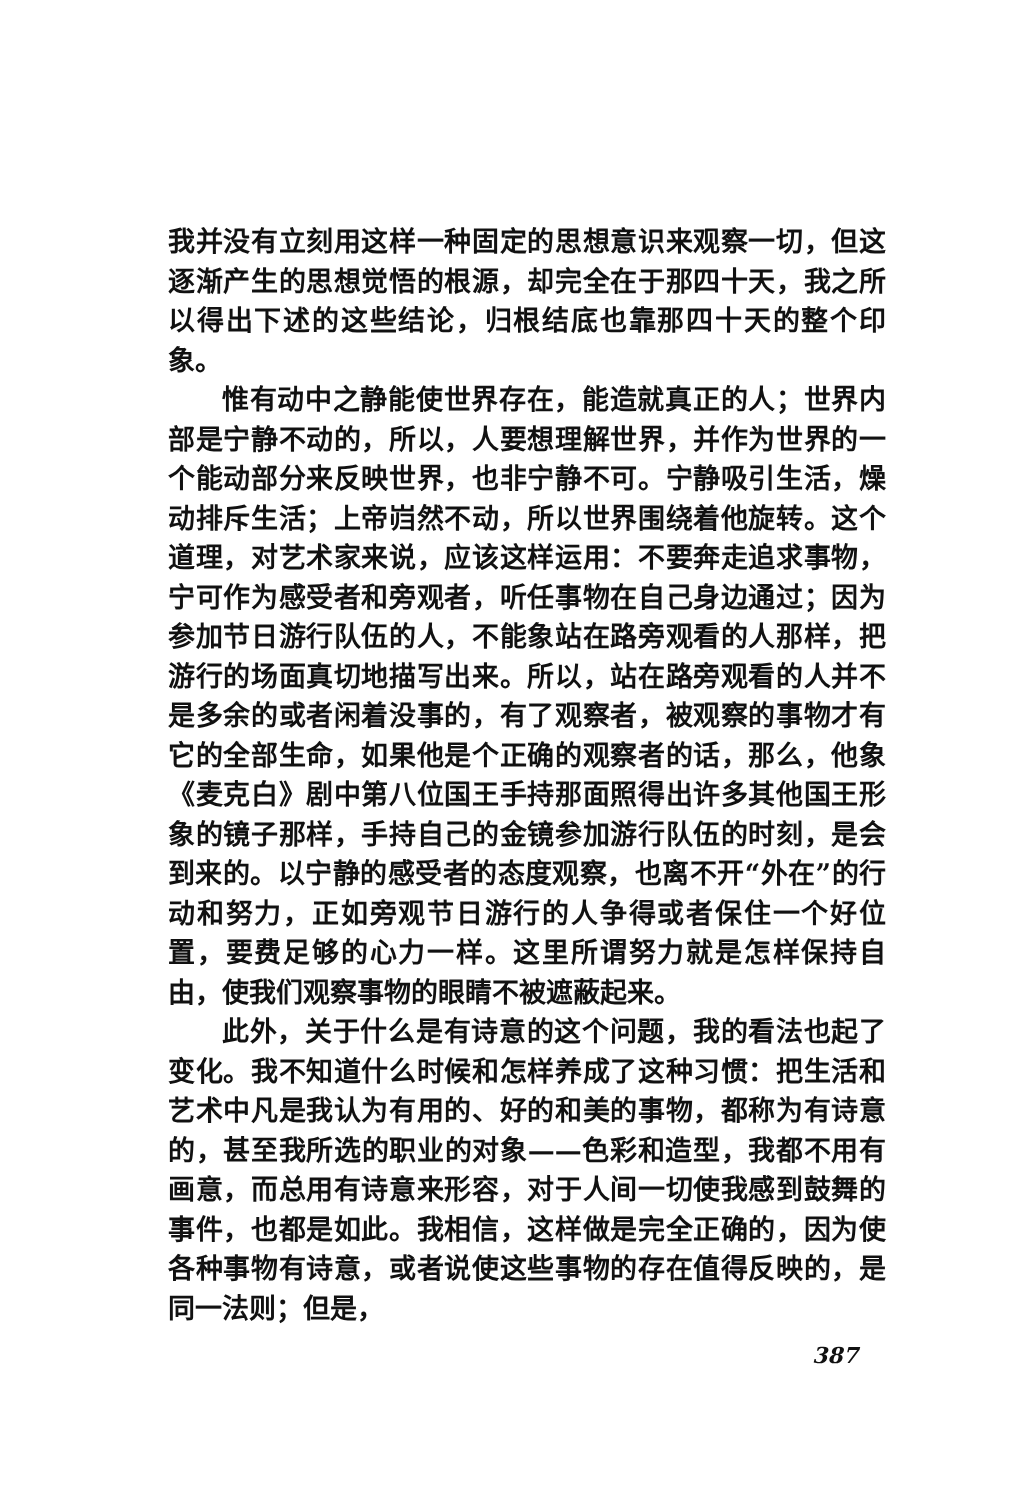我并没有立刻用这样一种固定的思想意识来观察一切，但这逐渐产生的思想觉悟的根源，却完全在于那四十天，我之所以得出下述的这些结论，归根结底也靠那四十天的整个印象。
惟有动中之静能使世界存在，能造就真正的人；世界内部是宁静不动的，所以，人要想理解世界，并作为世界的一个能动部分来反映世界，也非宁静不可。宁静吸引生活，燥动排斥生活；上帝岿然不动，所以世界围绕着他旋转。这个道理，对艺术家来说，应该这样运用：不要奔走追求事物，宁可作为感受者和旁观者，听任事物在自己身边通过；因为参加节日游行队伍的人，不能象站在路旁观看的人那样，把游行的场面真切地描写出来。所以，站在路旁观看的人并不是多余的或者闲着没事的，有了观察者，被观察的事物才有它的全部生命，如果他是个正确的观察者的话，那么，他象《麦克白》剧中第八位国王手持那面照得出许多其他国王形象的镜子那样，手持自己的金镜参加游行队伍的时刻，是会到来的。以宁静的感受者的态度观察，也离不开“外在”的行动和努力，正如旁观节日游行的人争得或者保住一个好位置，要费足够的心力一样。这里所谓努力就是怎样保持自由，使我们观察事物的眼睛不被遮蔽起来。
此外，关于什么是有诗意的这个问题，我的看法也起了变化。我不知道什么时候和怎样养成了这种习惯：把生活和艺术中凡是我认为有用的、好的和美的事物，都称为有诗意的，甚至我所选的职业的对象——色彩和造型，我都不用有画意，而总用有诗意来形容，对于人间一切使我感到鼓舞的事件，也都是如此。我相信，这样做是完全正确的，因为使各种事物有诗意，或者说使这些事物的存在值得反映的，是同一法则；但是，
387